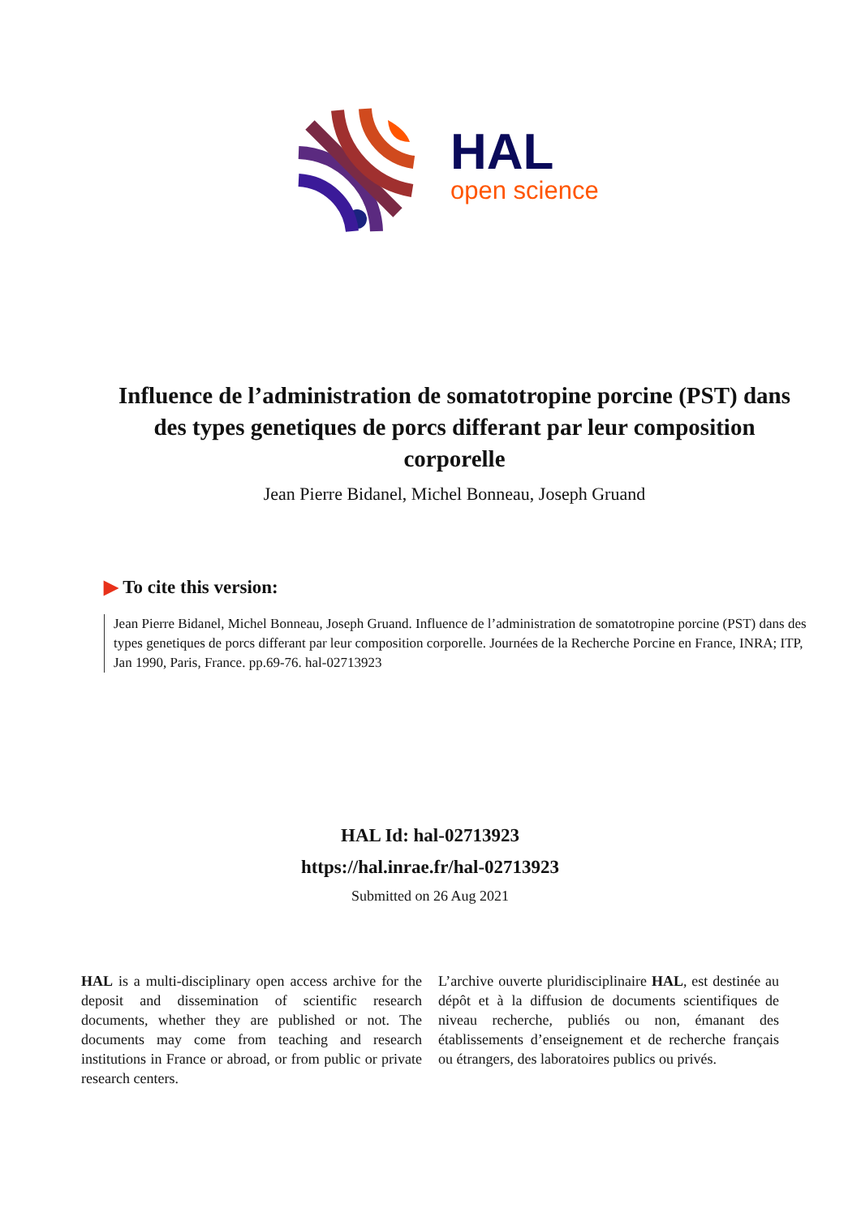HAL
open science
Influence de l’administration de somatotropine porcine (PST) dans des types genetiques de porcs differant par leur composition corporelle
Jean Pierre Bidanel, Michel Bonneau, Joseph Gruand
▶ To cite this version:
Jean Pierre Bidanel, Michel Bonneau, Joseph Gruand. Influence de l’administration de somatotropine porcine (PST) dans des types genetiques de porcs differant par leur composition corporelle. Journées de la Recherche Porcine en France, INRA; ITP, Jan 1990, Paris, France. pp.69-76. hal-02713923
HAL Id: hal-02713923
https://hal.inrae.fr/hal-02713923
Submitted on 26 Aug 2021
HAL is a multi-disciplinary open access archive for the deposit and dissemination of scientific research documents, whether they are published or not. The documents may come from teaching and research institutions in France or abroad, or from public or private research centers.
L’archive ouverte pluridisciplinaire HAL, est destinée au dépôt et à la diffusion de documents scientifiques de niveau recherche, publiés ou non, émanant des établissements d’enseignement et de recherche français ou étrangers, des laboratoires publics ou privés.